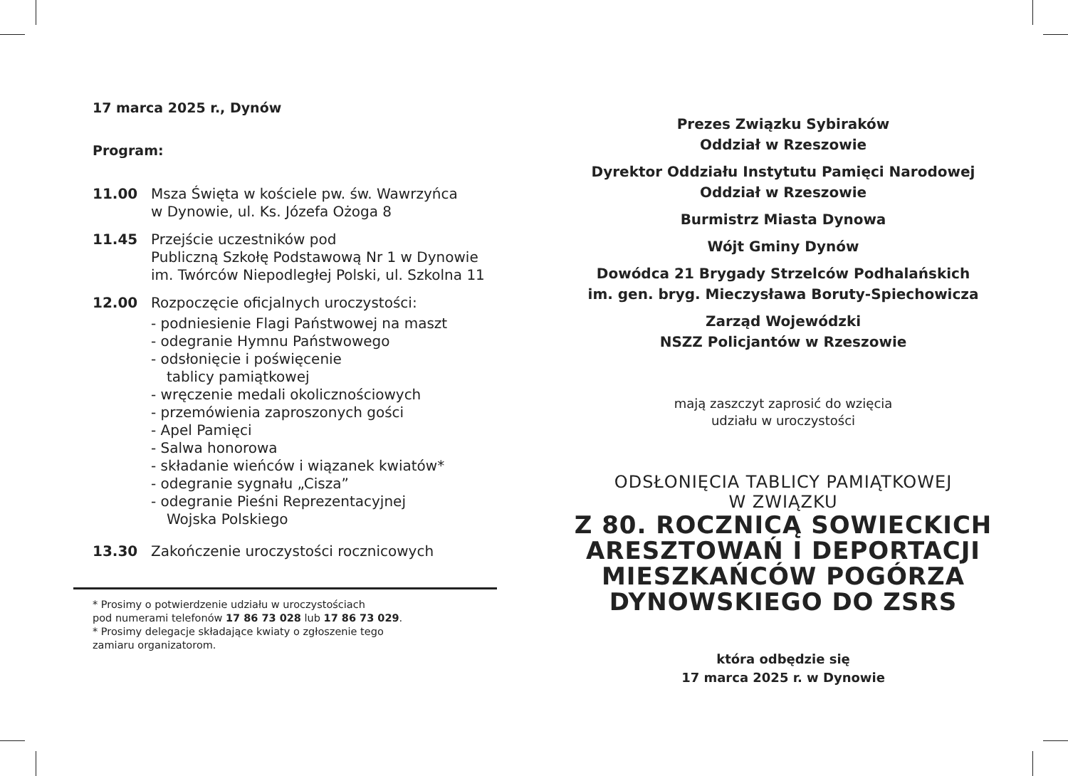17 marca 2025 r., Dynów
Program:
11.00 Msza Święta w kościele pw. św. Wawrzyńca
w Dynowie, ul. Ks. Józefa Ożoga 8
11.45 Przejście uczestników pod
Publiczną Szkołę Podstawową Nr 1 w Dynowie
im. Twórców Niepodległej Polski, ul. Szkolna 11
12.00 Rozpoczęcie oficjalnych uroczystości:
- podniesienie Flagi Państwowej na maszt
- odegranie Hymnu Państwowego
- odsłonięcie i poświęcenie
tablicy pamiątkowej
- wręczenie medali okolicznościowych
- przemówienia zaproszonych gości
- Apel Pamięci
- Salwa honorowa
- składanie wieńców i wiązanek kwiatów*
- odegranie sygnału „Cisza”
- odegranie Pieśni Reprezentacyjnej
Wojska Polskiego
13.30 Zakończenie uroczystości rocznicowych
* Prosimy o potwierdzenie udziału w uroczystościach
pod numerami telefonów 17 86 73 028 lub 17 86 73 029.
* Prosimy delegacje składające kwiaty o zgłoszenie tego
zamiaru organizatorom.
Prezes Związku Sybiraków
Oddział w Rzeszowie
Dyrektor Oddziału Instytutu Pamięci Narodowej
Oddział w Rzeszowie
Burmistrz Miasta Dynowa
Wójt Gminy Dynów
Dowódca 21 Brygady Strzelców Podhalańskich
im. gen. bryg. Mieczysława Boruty-Spiechowicza
Zarząd Wojewódzki
NSZZ Policjantów w Rzeszowie
mają zaszczyt zaprosić do wzięcia
udziału w uroczystości
ODSŁONIĘCIA TABLICY PAMIĄTKOWEJ
W ZWIĄZKU
Z 80. ROCZNICĄ SOWIECKICH
ARESZTOWAŃ I DEPORTACJI
MIESZKAŃCÓW POGÓRZA
DYNOWSKIEGO DO ZSRS
która odbędzie się
17 marca 2025 r. w Dynowie